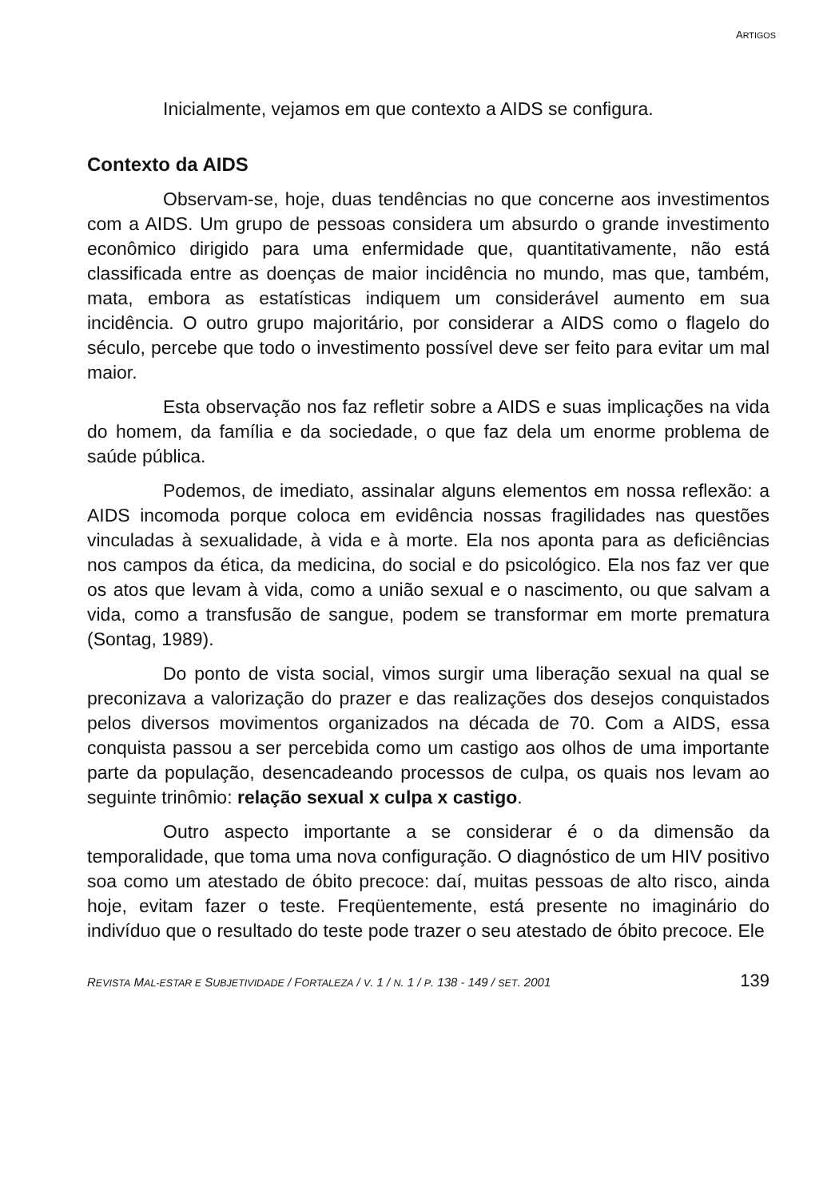ARTIGOS
Inicialmente, vejamos em que contexto a AIDS se configura.
Contexto da AIDS
Observam-se, hoje, duas tendências no que concerne aos investimentos com a AIDS. Um grupo de pessoas considera um absurdo o grande investimento econômico dirigido para uma enfermidade que, quantitativamente, não está classificada entre as doenças de maior incidência no mundo, mas que, também, mata, embora as estatísticas indiquem um considerável aumento em sua incidência. O outro grupo majoritário, por considerar a AIDS como o flagelo do século, percebe que todo o investimento possível deve ser feito para evitar um mal maior.
Esta observação nos faz refletir sobre a AIDS e suas implicações na vida do homem, da família e da sociedade, o que faz dela um enorme problema de saúde pública.
Podemos, de imediato, assinalar alguns elementos em nossa reflexão: a AIDS incomoda porque coloca em evidência nossas fragilidades nas questões vinculadas à sexualidade, à vida e à morte. Ela nos aponta para as deficiências nos campos da ética, da medicina, do social e do psicológico. Ela nos faz ver que os atos que levam à vida, como a união sexual e o nascimento, ou que salvam a vida, como a transfusão de sangue, podem se transformar em morte prematura (Sontag, 1989).
Do ponto de vista social, vimos surgir uma liberação sexual na qual se preconizava a valorização do prazer e das realizações dos desejos conquistados pelos diversos movimentos organizados na década de 70. Com a AIDS, essa conquista passou a ser percebida como um castigo aos olhos de uma importante parte da população, desencadeando processos de culpa, os quais nos levam ao seguinte trinômio: relação sexual x culpa x castigo.
Outro aspecto importante a se considerar é o da dimensão da temporalidade, que toma uma nova configuração. O diagnóstico de um HIV positivo soa como um atestado de óbito precoce: daí, muitas pessoas de alto risco, ainda hoje, evitam fazer o teste. Freqüentemente, está presente no imaginário do indivíduo que o resultado do teste pode trazer o seu atestado de óbito precoce. Ele
REVISTA MAL-ESTAR E SUBJETIVIDADE / FORTALEZA / V. 1 / N. 1 / P. 138 - 149 / SET. 2001 139